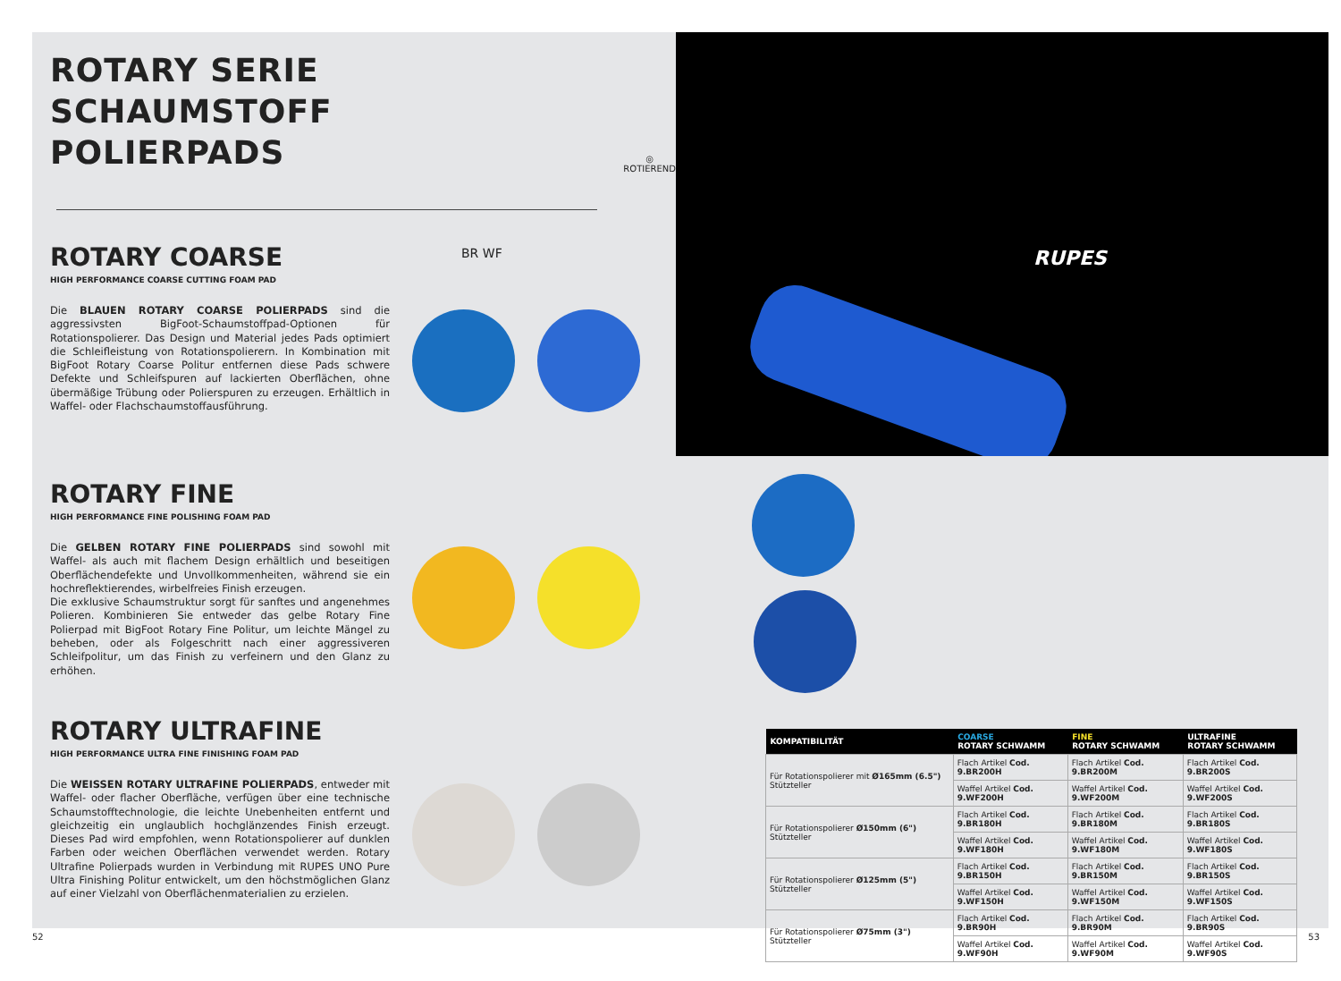ROTARY SERIE SCHAUMSTOFF
POLIERPADS
◎
ROTIEREND
BR WF
ROTARY COARSE
HIGH PERFORMANCE COARSE CUTTING FOAM PAD
Die BLAUEN ROTARY COARSE POLIERPADS sind die aggressivsten BigFoot-Schaumstoffpad-Optionen für Rotationspolierer. Das Design und Material jedes Pads optimiert die Schleifleistung von Rotationspolierern. In Kombination mit BigFoot Rotary Coarse Politur entfernen diese Pads schwere Defekte und Schleifspuren auf lackierten Oberflächen, ohne übermäßige Trübung oder Polierspuren zu erzeugen. Erhältlich in Waffel- oder Flachschaumstoffausführung.
ROTARY FINE
HIGH PERFORMANCE FINE POLISHING FOAM PAD
Die GELBEN ROTARY FINE POLIERPADS sind sowohl mit Waffel- als auch mit flachem Design erhältlich und beseitigen Oberflächendefekte und Unvollkommenheiten, während sie ein hochreflektierendes, wirbelfreies Finish erzeugen.
Die exklusive Schaumstruktur sorgt für sanftes und angenehmes Polieren. Kombinieren Sie entweder das gelbe Rotary Fine Polierpad mit BigFoot Rotary Fine Politur, um leichte Mängel zu beheben, oder als Folgeschritt nach einer aggressiveren Schleifpolitur, um das Finish zu verfeinern und den Glanz zu erhöhen.
ROTARY ULTRAFINE
HIGH PERFORMANCE ULTRA FINE FINISHING FOAM PAD
Die WEISSEN ROTARY ULTRAFINE POLIERPADS, entweder mit Waffel- oder flacher Oberfläche, verfügen über eine technische Schaumstofftechnologie, die leichte Unebenheiten entfernt und gleichzeitig ein unglaublich hochglänzendes Finish erzeugt. Dieses Pad wird empfohlen, wenn Rotationspolierer auf dunklen Farben oder weichen Oberflächen verwendet werden. Rotary Ultrafine Polierpads wurden in Verbindung mit RUPES UNO Pure Ultra Finishing Politur entwickelt, um den höchstmöglichen Glanz auf einer Vielzahl von Oberflächenmaterialien zu erzielen.
RUPES
| KOMPATIBILITÄT | COARSE ROTARY SCHWAMM | FINE ROTARY SCHWAMM | ULTRAFINE ROTARY SCHWAMM |
| --- | --- | --- | --- |
| Für Rotationspolierer mit Ø165mm (6.5") Stützteller | Flach Artikel Cod. 9.BR200H | Flach Artikel Cod. 9.BR200M | Flach Artikel Cod. 9.BR200S |
| | Waffel Artikel Cod. 9.WF200H | Waffel Artikel Cod. 9.WF200M | Waffel Artikel Cod. 9.WF200S |
| Für Rotationspolierer Ø150mm (6") Stützteller | Flach Artikel Cod. 9.BR180H | Flach Artikel Cod. 9.BR180M | Flach Artikel Cod. 9.BR180S |
| | Waffel Artikel Cod. 9.WF180H | Waffel Artikel Cod. 9.WF180M | Waffel Artikel Cod. 9.WF180S |
| Für Rotationspolierer Ø125mm (5") Stützteller | Flach Artikel Cod. 9.BR150H | Flach Artikel Cod. 9.BR150M | Flach Artikel Cod. 9.BR150S |
| | Waffel Artikel Cod. 9.WF150H | Waffel Artikel Cod. 9.WF150M | Waffel Artikel Cod. 9.WF150S |
| Für Rotationspolierer Ø75mm (3") Stützteller | Flach Artikel Cod. 9.BR90H | Flach Artikel Cod. 9.BR90M | Flach Artikel Cod. 9.BR90S |
| | Waffel Artikel Cod. 9.WF90H | Waffel Artikel Cod. 9.WF90M | Waffel Artikel Cod. 9.WF90S |
52 53